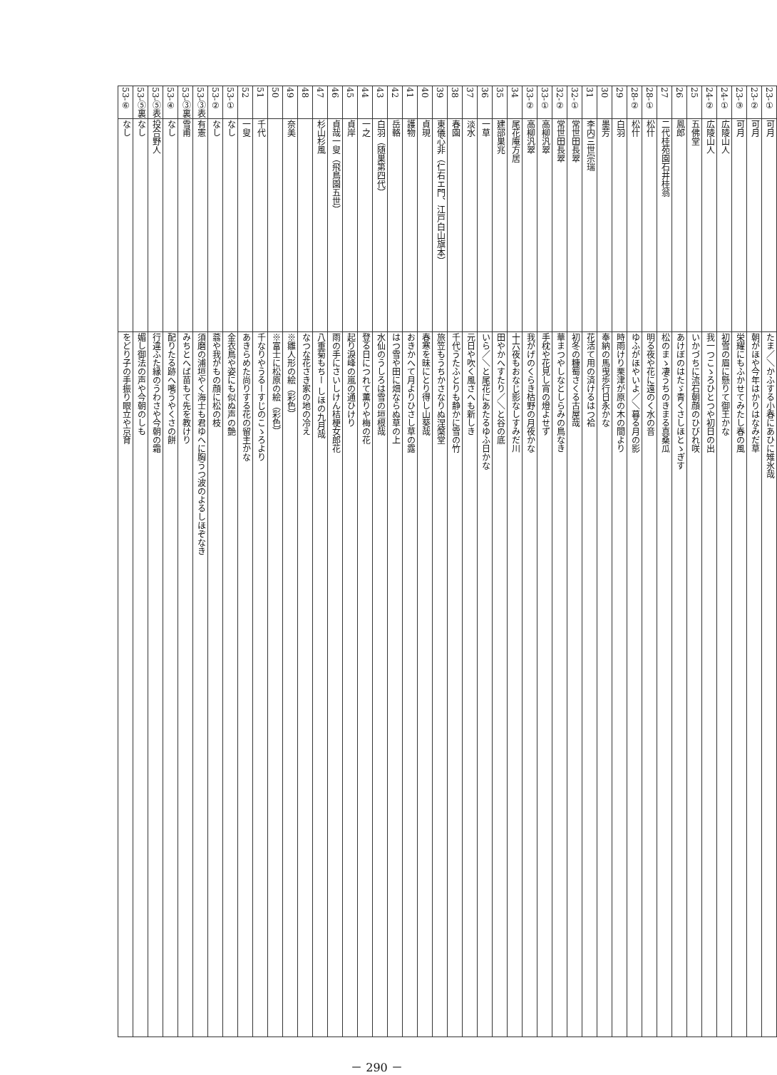| 23-① | 可月 | たま／＼かふする小春にあひに雉氷哉 |
| 23-② | 可月 | 朝がほや今年はかりはなみだ草 |
| 23-③ | 可月 | 栄耀にもふかせてみたし春の風 |
| 24-① | 広陵山人 | 初雪の眉に懸りて御王かな |
| 24-② | 広陵山人 | 我一つこゝろひとつや初日の出 |
| 25 | 五佛堂 | いかづちに流石朝顔のひびれ咲 |
| 26 | 鳳郎 | あけぼのはたゞ青くさしほとゝぎす |
| 27 | 二代桂苑園石井桂翁 | 松のまゝ凄うちのきまる真桑瓜 |
| 28-① | 松什 | 明る夜や花に遠のく水の音 |
| 28-② | 松什 | ゆふがほやいよ／＼暮る月の影 |
| 29 | 白羽 | 時雨けり栗津が原の木の間より |
| 30 | 墨芳 | 奉納の馬曳歩行日永かな |
| 31 | 李内三世宗瑞 | 花活て用の済けるはつ袷 |
| 32-① | 常世田長翠 | 初冬の糠蜀さくる古屋哉 |
| 32-② | 常世田長翠 | 華まつやしなとしらみの鳥なき |
| 33-① | 高柳汎翠 | 手枕や花見し宵の燈よせず |
| 33-② | 高柳汎翠 | 我がげのくらき枯野の月夜かな |
| 34 | 尾花庵方居 | 十六夜もおなじ影なしすみだ川 |
| 35 | 建部巣兆 | 田やかへすたり／＼と谷の底 |
| 36 | 一草 | いら／＼と尾花にあたるゆふ日かな |
| 37 | 淡水 | 元日や吹く風さへも新しき |
| 38 | 春園 | 千代うたふとりも静かに雪の竹 |
| 39 | 東儀心非（仁右エ門、江戸白山旗本） | 旅笠もうちかさなりぬ涅槃堂 |
| 40 | 貞現 | 春寒を昧にとり得し山葵哉 |
| 41 | 護物 | おきかへて月よりひさし草の露 |
| 42 | 岳輅 | はつ雪や田に畑ならぬ草の上 |
| 43 | 白羽（随巣第四代） | 水仙のうしろは雪の垣根哉 |
| 44 | 一之 | 登る日につれて薫りや梅の花 |
| 45 | 貞岸 | 起り淚峰の嵐の通ひけり |
| 46 | 貞哉一叟（飛鳥園五世） | 雨の手にさいしけん桔梗女郎花 |
| 47 | 杉山杉風 | 八重菊もちー しほの九月哉 |
| 48 | | なつな花さき家の地の冷え |
| 49 | 奈美 | ※雛人形の絵（彩色） |
| 50 | | ※富士に松原の絵（彩色） |
| 51 | 千代 | 千なりやうるーすじのこゝろより |
| 52 | 一叟 | あきらめた尚りする花の留主かな |
| 53-① | なし | 金衣鳥や姿にも似ぬ声の艶 |
| 53-② | なし | 蓊や我がもの顔に松の枝 |
| 53-③表 | 有憲 | 須磨の浦垣やく海士も君ゆへに胸うつ波のよるしほぞなき |
| 53-③裏 | 雪甫 | みちとへば苗もて先を教けり |
| 53-④ | なし | 配りたる跡へ嘴うやくさの餅 |
| 53-⑤表 | 投合野人 | 行違ふた縁のうわさや今朝の霜 |
| 53-⑤裏 | なし | 媚し御法の声や今朝のしも |
| 53-⑥ | なし | をどり子の手振り眼立や京育 |
－ 290 －